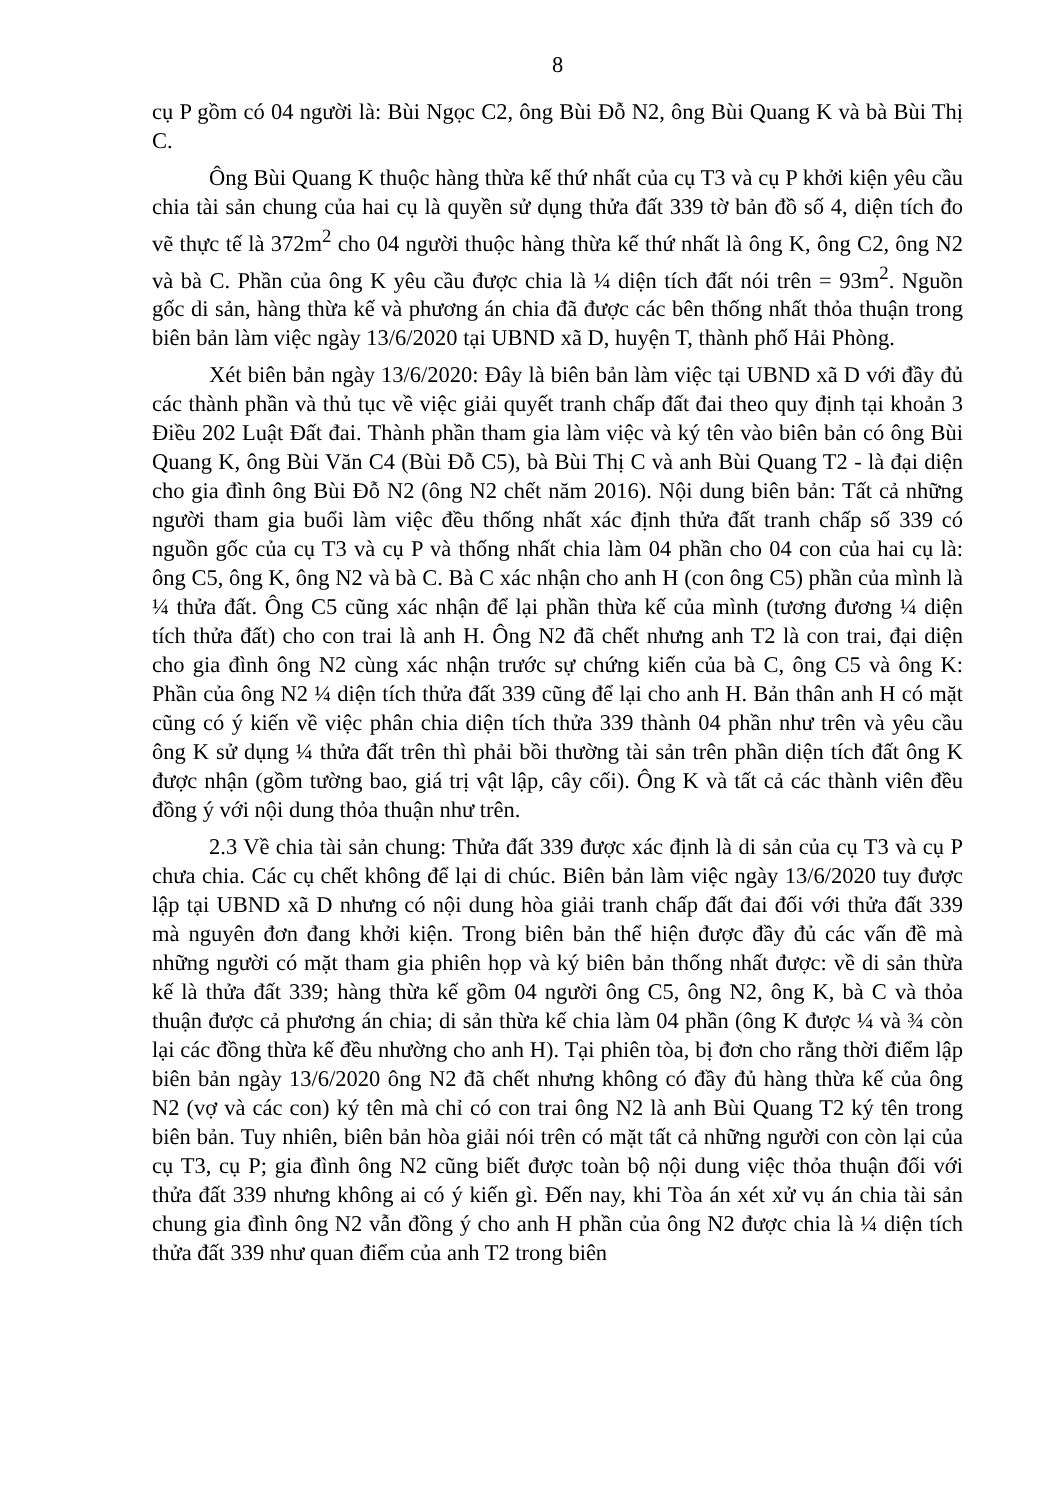8
cụ P gồm có 04 người là: Bùi Ngọc C2, ông Bùi Đỗ N2, ông Bùi Quang K và bà Bùi Thị C.
Ông Bùi Quang K thuộc hàng thừa kế thứ nhất của cụ T3 và cụ P khởi kiện yêu cầu chia tài sản chung của hai cụ là quyền sử dụng thửa đất 339 tờ bản đồ số 4, diện tích đo vẽ thực tế là 372m<sup>2</sup> cho 04 người thuộc hàng thừa kế thứ nhất là ông K, ông C2, ông N2 và bà C. Phần của ông K yêu cầu được chia là ¼ diện tích đất nói trên = 93m<sup>2</sup>. Nguồn gốc di sản, hàng thừa kế và phương án chia đã được các bên thống nhất thỏa thuận trong biên bản làm việc ngày 13/6/2020 tại UBND xã D, huyện T, thành phố Hải Phòng.
Xét biên bản ngày 13/6/2020: Đây là biên bản làm việc tại UBND xã D với đầy đủ các thành phần và thủ tục về việc giải quyết tranh chấp đất đai theo quy định tại khoản 3 Điều 202 Luật Đất đai. Thành phần tham gia làm việc và ký tên vào biên bản có ông Bùi Quang K, ông Bùi Văn C4 (Bùi Đỗ C5), bà Bùi Thị C và anh Bùi Quang T2 - là đại diện cho gia đình ông Bùi Đỗ N2 (ông N2 chết năm 2016). Nội dung biên bản: Tất cả những người tham gia buổi làm việc đều thống nhất xác định thửa đất tranh chấp số 339 có nguồn gốc của cụ T3 và cụ P và thống nhất chia làm 04 phần cho 04 con của hai cụ là: ông C5, ông K, ông N2 và bà C. Bà C xác nhận cho anh H (con ông C5) phần của mình là ¼ thửa đất. Ông C5 cũng xác nhận để lại phần thừa kế của mình (tương đương ¼ diện tích thửa đất) cho con trai là anh H. Ông N2 đã chết nhưng anh T2 là con trai, đại diện cho gia đình ông N2 cùng xác nhận trước sự chứng kiến của bà C, ông C5 và ông K: Phần của ông N2 ¼ diện tích thửa đất 339 cũng để lại cho anh H. Bản thân anh H có mặt cũng có ý kiến về việc phân chia diện tích thửa 339 thành 04 phần như trên và yêu cầu ông K sử dụng ¼ thửa đất trên thì phải bồi thường tài sản trên phần diện tích đất ông K được nhận (gồm tường bao, giá trị vật lập, cây cối). Ông K và tất cả các thành viên đều đồng ý với nội dung thỏa thuận như trên.
2.3 Về chia tài sản chung: Thửa đất 339 được xác định là di sản của cụ T3 và cụ P chưa chia. Các cụ chết không để lại di chúc. Biên bản làm việc ngày 13/6/2020 tuy được lập tại UBND xã D nhưng có nội dung hòa giải tranh chấp đất đai đối với thửa đất 339 mà nguyên đơn đang khởi kiện. Trong biên bản thể hiện được đầy đủ các vấn đề mà những người có mặt tham gia phiên họp và ký biên bản thống nhất được: về di sản thừa kế là thửa đất 339; hàng thừa kế gồm 04 người ông C5, ông N2, ông K, bà C và thỏa thuận được cả phương án chia; di sản thừa kế chia làm 04 phần (ông K được ¼ và ¾ còn lại các đồng thừa kế đều nhường cho anh H). Tại phiên tòa, bị đơn cho rằng thời điểm lập biên bản ngày 13/6/2020 ông N2 đã chết nhưng không có đầy đủ hàng thừa kế của ông N2 (vợ và các con) ký tên mà chỉ có con trai ông N2 là anh Bùi Quang T2 ký tên trong biên bản. Tuy nhiên, biên bản hòa giải nói trên có mặt tất cả những người con còn lại của cụ T3, cụ P; gia đình ông N2 cũng biết được toàn bộ nội dung việc thỏa thuận đối với thửa đất 339 nhưng không ai có ý kiến gì. Đến nay, khi Tòa án xét xử vụ án chia tài sản chung gia đình ông N2 vẫn đồng ý cho anh H phần của ông N2 được chia là ¼ diện tích thửa đất 339 như quan điểm của anh T2 trong biên